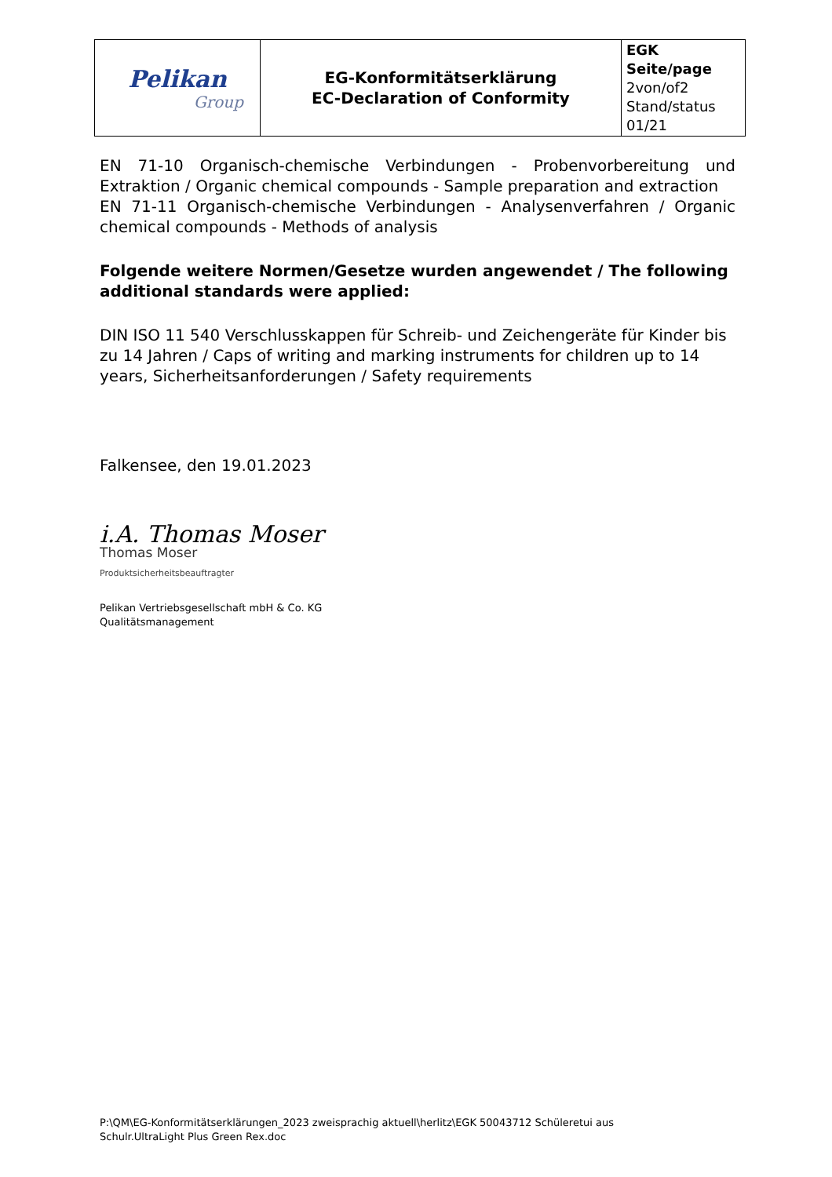| Pelikan Group | EG-Konformitätserklärung EC-Declaration of Conformity | EGK Seite/page 2von/of2 Stand/status 01/21 |
EN 71-10 Organisch-chemische Verbindungen - Probenvorbereitung und Extraktion / Organic chemical compounds - Sample preparation and extraction
EN 71-11 Organisch-chemische Verbindungen - Analysenverfahren / Organic chemical compounds - Methods of analysis
Folgende weitere Normen/Gesetze wurden angewendet / The following additional standards were applied:
DIN ISO 11 540 Verschlusskappen für Schreib- und Zeichengeräte für Kinder bis zu 14 Jahren / Caps of writing and marking instruments for children up to 14 years, Sicherheitsanforderungen / Safety requirements
Falkensee, den 19.01.2023
i.A. Thomas Moser
Thomas Moser
Produktsicherheitsbeauftragter
Pelikan Vertriebsgesellschaft mbH & Co. KG
Qualitätsmanagement
P:\QM\EG-Konformitätserklärungen_2023 zweisprachig aktuell\herlitz\EGK 50043712 Schüleretui aus
Schulr.UltraLight Plus Green Rex.doc